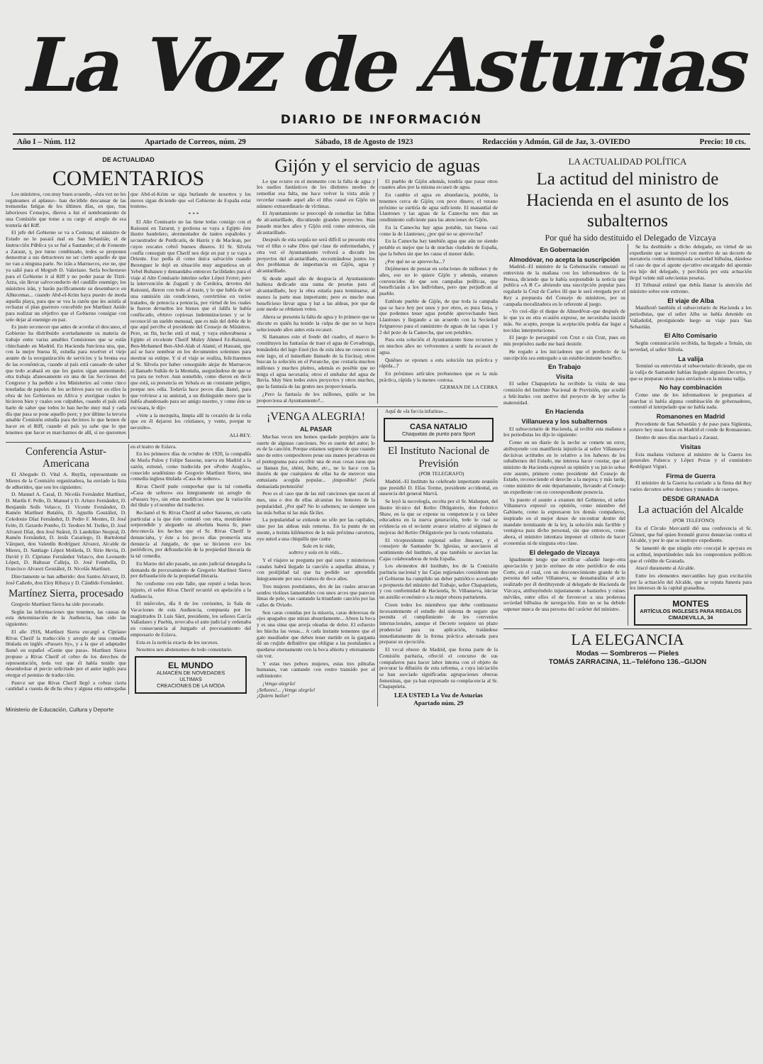La Voz de Asturias
DIARIO DE INFORMACIÓN
Año I – Núm. 112 Apartado de Correos, núm. 29 Sábado, 18 de Agosto de 1923 Redacción y Admón. Gil de Jaz, 3.-OVIEDO Precio: 10 cts.
DE ACTUALIDAD
COMENTARIOS
Los ministros, con muy buen acuerdo, –ésta vez no les regateamos el aplauso– han decidido descansar de las tremendas fatigas de los últimos días, en que, tras laboriosos Consejos, dieron a luz el nombramiento de una Comisión que tome a su cargo el arreglo de esa tontería del Riff.
El jefe del Gobierno se va a Cestona; el ministro de Estado no lo pasará mal en San Sebastián; el de Instrucción Pública ya se fué a Santander; el de Fomento a Zarauz, y, por turno combinado, todos se proponen demostrar a sus detractores no ser cierto aquello de que no van a ninguna parte. No irán a Marruecos, eso no, que ya salió para el Mogreb D. Valeriano. Sería bochornoso para el Gobierno ir al Riff y no poder pasar de Tizzi-Azza, sin llevar salvoconducto del caudillo enemigo; los ministros irán, y harán pacíficamente su desembarco en Alhucemas... cuando Abd-el-Krim haya puesto de moda aquella playa, para que se vea la razón que les asistía al rechazar el plan guerrero concebido por Martínez Anido para realizar un objetivo que el Gobierno consigue con solo dejar al enemigo en paz.
Es justo reconocer que antes de acordar el descanso, el Gobierno ha distribuido acertadamente su materia de trabajo entre varias amables Comisiones que se están chinchando en Madrid. En Hacienda funciona una, que, con la mejor buena fé, estudia para resolver el viejo asunto de la reorganización de servicios y la broma esa de las económicas, cuando al país está cansado de saber que todo acabará en que los gastos sigan aumentando; otra trabaja afanosamente en una de las Secciones del Congreso y ha pedido a los Ministerios así como cinco toneladas de papeles de los archivos para ver en ellos la obra de los Gobiernos en Africa y averiguar cuales lo hicieron bien y cuales son culpables, cuando el país está harto de saber que todos lo han hecho muy mal y cada día que pasa se pone aquello peor; y por último la tercera amable Comisión estudia para decirnos lo que hemos de hacer en el Riff, cuando el país ya sabe que lo que tenemos que hacer es marcharnos de allí, si no queremos que Abd-el-Krim se siga burlando de nosotros y los moros sigan diciendo que «el Gobierno de España estar tonton».
* * *
El Alto Comisario no las tiene todas consigo con el Raissuni en Tazarut, y gestiona se vaya a Egipto éste ilustre bandolero, atormentador de tantos españoles y secuestrador de Perdicaris, de Harris y de Maclean, por cuyos rescates cobró buenos dineros. El Sr. Silvela confía conseguir que Cherif nos deje en paz y se vaya a Oriente. Eso pedía él como única salvación cuando Berenguer le dejó en situación muy angustiosa en el Yebel Buhanen y demandaba entonces facilidades para el viaje al Alto Comisario interino señor López Ferrer; pero la intervención de Zugasti y de Cerdeira, devotos del Raissuni, dieron con todo al traste, y lo que había de ser una sumisión sin condiciones, convirtióse en varios tratados, de potencia a potencia, por virtud de los cuales le fueron devueltos los bienes que el Jalifa le había confiscado, obtuvo copiosas indemnizaciones y se le reconoció un sueldo mensual, que es más del doble de lo que aquí percibe el presidente del Consejo de Ministros. Pero, en fin, hecho está el mal, y vaya enhorabuena a Egipto el excelente Cherif Muley Ahmed Ez-Raissuni, Ben-Mohamed Ben-Abd-Alah el Alami; el Hassani, que así se hace nombrar en los documentos solemnes para mostrar su estirpe. Y si el viaje se realiza, felicitaremos al Sr. Silvela por haber conseguido alejar de Marruecos al llamado Sultán de la Montaña, asegurándose de que se va para no volver. Aun sometido, como dieron en decir que está, su presencia en Yebala es un constante peligro, porque nos odia. Todavía hace pocos días llamó, para que volviese a su amistad, a un distinguido moro que le había abandonado para ser amigo nuestro, y como éste se excusara, le dijo:
«Vete a la mezquita, limpia allí tu corazón de la roña que en él dejaron los cristianos, y vente, porque te necesito».
ALI-BEY.
Conferencia Astur-Americana
El Abogado D. Vital A. Buylla, representante en Mieres de la Comisión organizadora, ha enviado la lista de adheridos, que son los siguientes:
D. Manuel A. Casal, D. Nicolás Fernández Martínez, D. Martín F. Pello, D. Manuel y D. Arturo Fernández, D. Benjamín Solís Velasco, D. Vicente Fernández, D. Ramón Martínez Batalón, D. Agustín González, D. Celedonio Díaz Fernández, D. Pedro F. Montes, D. José Feito, D. Gerardo Pombo, D. Teodoro M. Trelles, D. José Alvarez Díaz, don José Suárez, D. Landelino Nespral, D. Ramón Fernández, D. Jesús Casariego, D. Bartolomé Vázquez, don Valentín Rodríguez Alvarez, Alcalde de Mieres, D. Santiago López Mollеda, D. Sirio Hevia, D. David y D. Cipriano Fernández Velasco, don Leonardo López, D. Baltasar Calleja, D. José Fombella, D. Francisco Alvarez González, D. Nicolás Martínez.
Directamente se han adherido: don Santos Alvarez, D. José Cañedo, don Eloy Ribaya y D. Cándido Fernández.
Martínez Sierra, procesado
Gregorio Martínez Sierra ha sido procesado.
Según las informaciones que tenemos, las causas de esta determinación de la Audiencia, han sido las siguientes:
El año 1916, Martínez Sierra encargó a Cipriano Rivas Cherif la traducción y arreglo de una comedia titulada en inglés «Passers by», y a la que el adaptador llamó en español «Gente que pasa». Martínez Sierra propuso a Rivas Cherif el cobro de los derechos de representación, toda vez que él había tenido que desembolsar el precio solicitado por el autor inglés para otorgar el permiso de traducción.
Parece ser que Rivas Cherif llegó a cobrar cierta cantidad a cuenta de dicha obra y alguna otra entregadas en el teatro de Eslava.
En los primeros días de octubre de 1920, la compañía de María Palou y Felipe Sassone, nueva en Madrid a la sazón, estrenó, como traducida por «Pedro Aragón», conocido seudónimo de Gregorio Martínez Sierra, una comedia inglesa titulada «Casa de soltero».
Rivas Cherif pudo comprobar que la tal comedia «Casa de soltero» era íntegramente un arreglo de «Passers by», sin otras modificaciones que la variación del título y el nombre del traductor.
Reclamó el Sr. Rivas Cherif al señor Sassone, en carta particular a la que éste contestó con otra, mostrándose sorprendido y alegando su absoluta buena fe, pues desconocía los hechos que el Sr. Rivas Cherif le denunciaba, y éste a los pocos días promovía una denuncia al Juzgado, de que se hicieron eco los periódicos, por defraudación de la propiedad literaria de la tal comedia.
En Marzo del año pasado, un auto judicial denegaba la demanda de procesamiento de Gregorio Martínez Sierra por defraudación de la propiedad literaria.
No conforme con este fallo, que reputó a todas luces injusto, el señor Rivas Cherif recurrió en apelación a la Audiencia.
El miércoles, día 8 de los corrientes, la Sala de Vacaciones de esta Audiencia, compuesta por los magistrados D. Luis Sáez, presidente, los señores García Valladares y Puebla, revocaba el auto judicial y ordenaba en consecuencia al Juzgado el procesamiento del empresario de Eslava.
Esta es la noticia exacta de los sucesos.
Nosotros nos abstenemos de todo comentario.
EL MUNDO
ALMACÉN DE NOVEDADES
ULTIMAS
CREACIONES DE LA MODA
Gijón y el servicio de aguas
Lo que ocurre en el momento con la falta de agua y los sueños fantásticos de los distintos modos de remediar esa falta, me hace volver la vista atrás y recordar cuando aquel año el tifus causó en Gijón un número extraordinario de víctimas.
El Ayuntamiento se preocupó de remediar las faltas de alcantarillado, discutiendo grandes proyectos. Han pasado muchos años y Gijón está como entonces, sin alcantarillado.
Después de esta sequía no será difícil se presente otra vez el tifus o sabe Dios qué clase de enfermedades, y otra vez el Ayuntamiento volverá a discutir los proyectos del alcantarillado, encontrándose juntos los dos problemas de importancia en Gijón, agua y alcantarillado.
Si desde aquel año de desgracia el Ayuntamiento hubiera dedicado una suma de pesetas para el alcantarillado, hoy la obra estaría para terminarse, al menos la parte mas importante; pero es mucho mas beneficioso llevar agua y luz a las aldeas, por que de este modo se obtienen votos.
Ahora se presenta la falta de agua y lo primero que se discute es quién ha tenido la culpa de que no se haya solucionado años antes esta escasez.
Si llamamos esto el fondo del cuadro, el marco lo constituyen las fantasías de traer el agua de Covadonga, tomándola del lago Enol (los de esta idea no conocen ni este lago, ni el inmediato llamado de la Encina); otros buscan la solución en el Peranche, que costaría muchos millones y muchos pleitos, además es posible que no tenga el agua necesaria; otros el embalse del agua de lluvia. Muy bien todos estos proyectos y otros muchos, que la fantasía de las gentes nos proporcionaría.
¿Pero la fantasía de los millones, quién se los proporciona al Ayuntamiento?...
El pueblo de Gijón además, tendría que pasar otros cuantos años por la misma escasez de agua.
En cambio el agua en abundancia, potable, la tenemos cerca de Gijón; con poco dinero; el verano próximo se surtiría de agua suficiente. El manantial de Llantones y las aguas de la Camocha nos dan un rendimiento suficiente para las atenciones de Gijón.
En la Camocha hay agua potable, tan buena casi como la de Llantones; ¿por qué no se aprovecha?
En la Camocha hay también agua que aún no siendo potable es mejor que la de muchas ciudades de España, que la beben sin que les cause el menor daño.
¿Por qué no se aprovecha...?
Dejémonos de pensar en soluciones de millones y de años, eso no lo quiere Gijón y además, estamos convencidos de que son campañas políticas, que beneficiarán a los individuos, pero que perjudican al pueblo.
Entérate pueblo de Gijón, de que toda la campaña que se hace hoy por unos y por otros, es pura farsa, y que podemos tener agua potable aprovechando bien Llantones y llegando a un acuerdo con la Sociedad Felgueroso para el suministro de aguas de las capas 1 y 2 del pozo de la Camocha, que son potables.
Para esta solución el Ayuntamiento tiene recursos y en muchos años no volveremos a sentir la escasez de agua.
Quiénes se oponen a esta solución tan práctica y rápida...?
En próximos artículos probaremos que es la más práctica, rápida y la menos costosa.
GERMAN DE LA CERRA
¡VENGA ALEGRIA!
AL PASAR
Muchas veces nos hemos quedado perplejos ante la suerte de algunas canciones. No es suerte del autor; lo es de la canción. Porque estamos seguros de que cuando uno de estos compositores pone sus manos pecadoras en el pentegrama para escribir una de esas cosas raras que se llaman fox, shimi, boite, etc., no lo hace con la ilusión de que cualquiera de ellas ha de merecer una entusiasta acogida popular... ¡Imposible! ¡Sería demasiada pretensión!
Pero es el caso que de las mil canciones que nacen al mes, una o dos de ellas alcanzan los honores de la popularidad. ¿Por qué? No lo sabemos; no siempre son las más bellas ni las más fáciles.
La popularidad se extiende no sólo por las capitales, sino por las aldeas más remotas. En la punta de un monte, a treinta kilómetros de la más próxima carretera, oye usted a una chiquilla que canta:
Sola en la vida,
soltera y sola en la vida...
Y el viajero se pregunta por qué raros y misteriosos canales habrá llegado la canción a aquellas alturas, y con prolijidad tal que ha podido ser aprendida íntegramente por una criatura de doce años.
Tres mujeres postulantes, dos de las cuales arrascan sendos violines lamentables con unos arcos que parecen limas de pelo, van cantando la triunfante canción por las calles de Oviedo.
Son caras comidas por la miseria, caras dolorosas de ojos apagados que miran absurdamente... Abren la boca y es una sima que arroja oleadas de dolor. El esfuerzo les hincha las venas... A cada instante tememos que el gato maullador que deben tener metido en la garganta dé un crujido definitivo que obligue a las postulantes a quedarse eternamente con la boca abierta y eternamente sin voz.
Y estas tres pobres mujeres, estas tres piltrafas humanas, van cantando con rostro transido por el sufrimiento:
¡Venga alegría!
¡Señores!... ¡Venga alegría!
¡Quiero bailar!
Aquí de «la faccia infarina»...
CASA NATALIO
Chaquetas de punto para Sport
El Instituto Nacional de Previsión
(POR TELEGRAFO)
Madrid.–El Instituto ha celebrado importante reunión que presidió D. Elías Tormo, presidente accidental, en ausencia del general Marvá.
Se leyó la necrología, escrita por el Sr. Maluquer, del ilustre técnico del Retiro Obligatorio, don Federico Shaw, en la que se expone su competencia y su labor educadora en la nueva generación, todo lo cual se evidencia en el reciente avance relativo al régimen de mejoras del Retiro Obligatorio por la cuota voluntaria.
El vicepresidente regional señor Jimenez, y el consejero de Santander Sr. Iglesias, se asociaron al sentimiento del Instituto, al que también se asocian las Cajas colaboradoras de toda España.
Los elementos del Instituto, los de la Comisión paritaria nacional y las Cajas regionales consideran que el Gobierno ha cumplido un deber patriótico acordando a propuesta del ministro del Trabajo, señor Chapaprieta, y con conformidad de Hacienda, Sr. Villanueva, iniciar un auxilio económico a la mujer obrera parturienta.
Creen todos los miembros que debe continuarse incesantemente el estudio del sistema de seguro que permita el cumplimiento de los convenios internacionales, aunque el Decreto requiere un plazo prudencial para su aplicación, tratándose inmediatamente de la forma práctica adecuada para preparar su ejecución.
El vocal obrero de Madrid, que forma parte de la Comisión paritaria, ofreció el concurso de sus compañeros para hacer labor interna con el objeto de procurar la difusión de esta reforma, a cuya iniciación se han asociado significadas agrupaciones obreras femeninas, que ya han expresado su complacencia al Sr. Chapaprieta.
LEA USTED La Voz de Asturias
Apartado núm. 29
LA ACTUALIDAD POLÍTICA
La actitud del ministro de Hacienda en el asunto de los subalternos
Por qué ha sido destituido el Delegado de Vizcaya
En Gobernación
Almodóvar, no acepta la suscripción
Madrid.–El ministro de la Gobernación comenzó su entrevista de la mañana con los informadores de la Prensa, diciendo que le había sorprendido la noticia que publica «A B C» abriendo una suscripción popular para regalarle la Cruz de Carlos III que le será otorgada por el Rey a propuesta del Consejo de ministros, por su campaña moralizadora en lo referente al juego.
–Yo creí–dijo el duque de Almodóvar–que después de lo que ya en otra ocasión exprese, no necesitaba insistir más. No acepto, porque la aceptación podría dar lugar a torcidas interpretaciones.
El juego lo perseguiré con Cruz o sin Cruz, pues en mis propósitos nadie me hará desistir.
He rogado a los iniciadores que el producto de la suscripción sea entregado a un establecimiento benéfico.
En Trabajo
Visita
El señor Chapaprieta ha recibido la visita de una comisión del Instituto Nacional de Previsión, que acudió a felicitarles con motivo del proyecto de ley sobre la maternidad.
En Hacienda
Villanueva y los subalternos
El subsecretario de Hacienda, al recibir esta mañana a los periodistas les dijo lo siguiente:
Como en un diario de la noche se comete un error, atribuyendo con manifiesta injusticia al señor Villanueva decisivas actitudes en lo relativo a los haberes de los subalternos del Estado, me interesa hacer constar, que el ministro de Hacienda expresó su opinión y su juicio sobre este asunto, primero como presidente del Consejo de Estado, reconociendo el derecho a la mejora; y más tarde, como ministro de este departamento, llevando al Consejo un expediente con su correspondiente ponencia.
Ya puesto el asunto a examen del Gobierno, el señor Villanueva expresó su opinión, como miembro del Gabinete, como la expresaron los demás compañeros, inspirado en el mejor deseo de encontrar dentro del mandato terminante de la ley, la solución más factible y ventajosa para dicho personal, sin que entonces, como ahora, el ministro intentara imponer el criterio de hacer economías ni de ninguna otra clase.
El delegado de Vizcaya
Igualmente tengo que rectificar –añadió luego–otra apreciación y juicio erróneo de otro periódico de esta Corte, en el cual, con un desconocimiento grande de la persona del señor Villanueva, se desnaturaliza el acto realizado por él destituyendo al delegado de Hacienda de Vizcaya, atribuyéndolo injustamente a bastardos y ruines móviles, entre ellos el de favorecer a una poderosa sociedad bilbaina de navegación. Esto no se ha debido suponer nunca de una persona del carácter del ministro.
Se ha destituído a dicho delegado, en virtud de un expediente que se instruyó con motivo de un decreto de moratoria contra determinada sociedad bilbaína, dándose el caso de que el agente ejecutivo encargado del apremio era hijo del delegado, y percibiría por esta actuación ilegal veinte mil setecientas pesetas.
El Tribunal estimó que debía llamar la atención del ministro sobre este extremo.
El viaje de Alba
Manifestó también el subsecretario de Hacienda a los periodistas, que el señor Alba se había detenido en Valladolid, prosiguiendo luego su viaje para San Sebastián.
El Alto Comisario
Según comunicación recibida, ha llegado a Tetuán, sin novedad, el señor Silvela.
La valija
Terminó su entrevista el subsecretario diciendo, que en la valija de Santander habían llegado algunos Decretos, y que se preparan otros para enviarlos en la misma valija.
No hay combinación
Como uno de los informadores le preguntara al marchar si había alguna combinación de gobernadores, contestó el interpelado que no había nada.
Romanones en Madrid
Procedente de San Sebastián y de paso para Sigüenza, estuvo hoy unas horas en Madrid el conde de Romanones.
Dentro de unos días marchará a Zarauz.
Visitas
Esta mañana visitaron al ministro de la Guerra los generales Palanca y López Pozas y el exministro Rodríguez Viguri.
Firma de Guerra
El ministro de la Guerra ha enviado a la firma del Rey varios decretos sobre destinos y mandos de cuerpos.
DESDE GRANADA
La actuación del Alcalde
(POR TELÉFONO)
En el Círculo Mercantil dió una conferencia el Sr. Gómez, que fué quien formuló graves denuncias contra el Alcalde, y por lo que se instruye expediente.
Se lamentó de que ningún otro concejal le apoyara en su actitud, importándoles más los compromisos políticos que el crédito de Granada.
Atacó duramente al Alcalde.
Entre los elementos mercantiles hay gran excitación por la actuación del Alcalde, que se reputa funesta para los intereses de la capital granadina.
MONTES
ARTÍCULOS INGLESES PARA REGALOS
CIMADEVILLA, 34
LA ELEGANCIA
Modas — Sombreros — Pieles
TOMÁS ZARRACINA, 11.–Teléfono 136.–GIJON
Ministerio de Educación, Cultura y Deporte